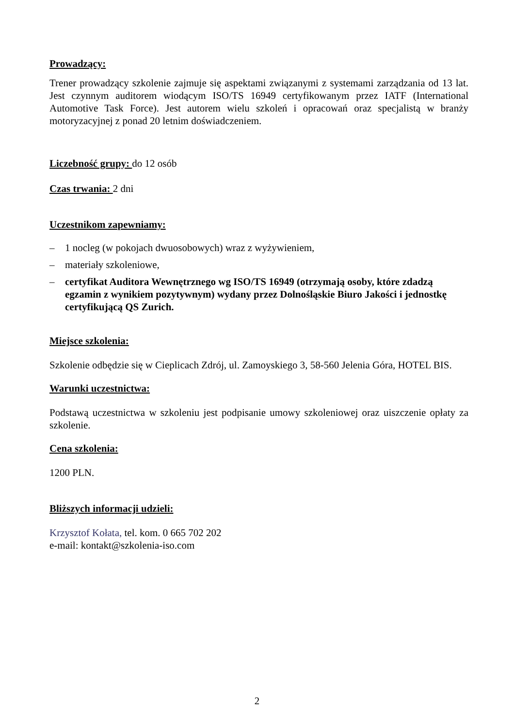Prowadzący:
Trener prowadzący szkolenie zajmuje się aspektami związanymi z systemami zarządzania od 13 lat. Jest czynnym auditorem wiodącym ISO/TS 16949 certyfikowanym przez IATF (International Automotive Task Force). Jest autorem wielu szkoleń i opracowań oraz specjalistą w branży motoryzacyjnej z ponad 20 letnim doświadczeniem.
Liczebność grupy: do 12 osób
Czas trwania: 2 dni
Uczestnikom zapewniamy:
– 1 nocleg (w pokojach dwuosobowych) wraz z wyżywieniem,
– materiały szkoleniowe,
– certyfikat Auditora Wewnętrznego wg ISO/TS 16949 (otrzymają osoby, które zdadzą egzamin z wynikiem pozytywnym) wydany przez Dolnośląskie Biuro Jakości i jednostkę certyfikującą QS Zurich.
Miejsce szkolenia:
Szkolenie odbędzie się w Cieplicach Zdrój, ul. Zamoyskiego 3, 58-560 Jelenia Góra, HOTEL BIS.
Warunki uczestnictwa:
Podstawą uczestnictwa w szkoleniu jest podpisanie umowy szkoleniowej oraz uiszczenie opłaty za szkolenie.
Cena szkolenia:
1200 PLN.
Bliższych informacji udzieli:
Krzysztof Kołata, tel. kom. 0 665 702 202
e-mail: kontakt@szkolenia-iso.com
2